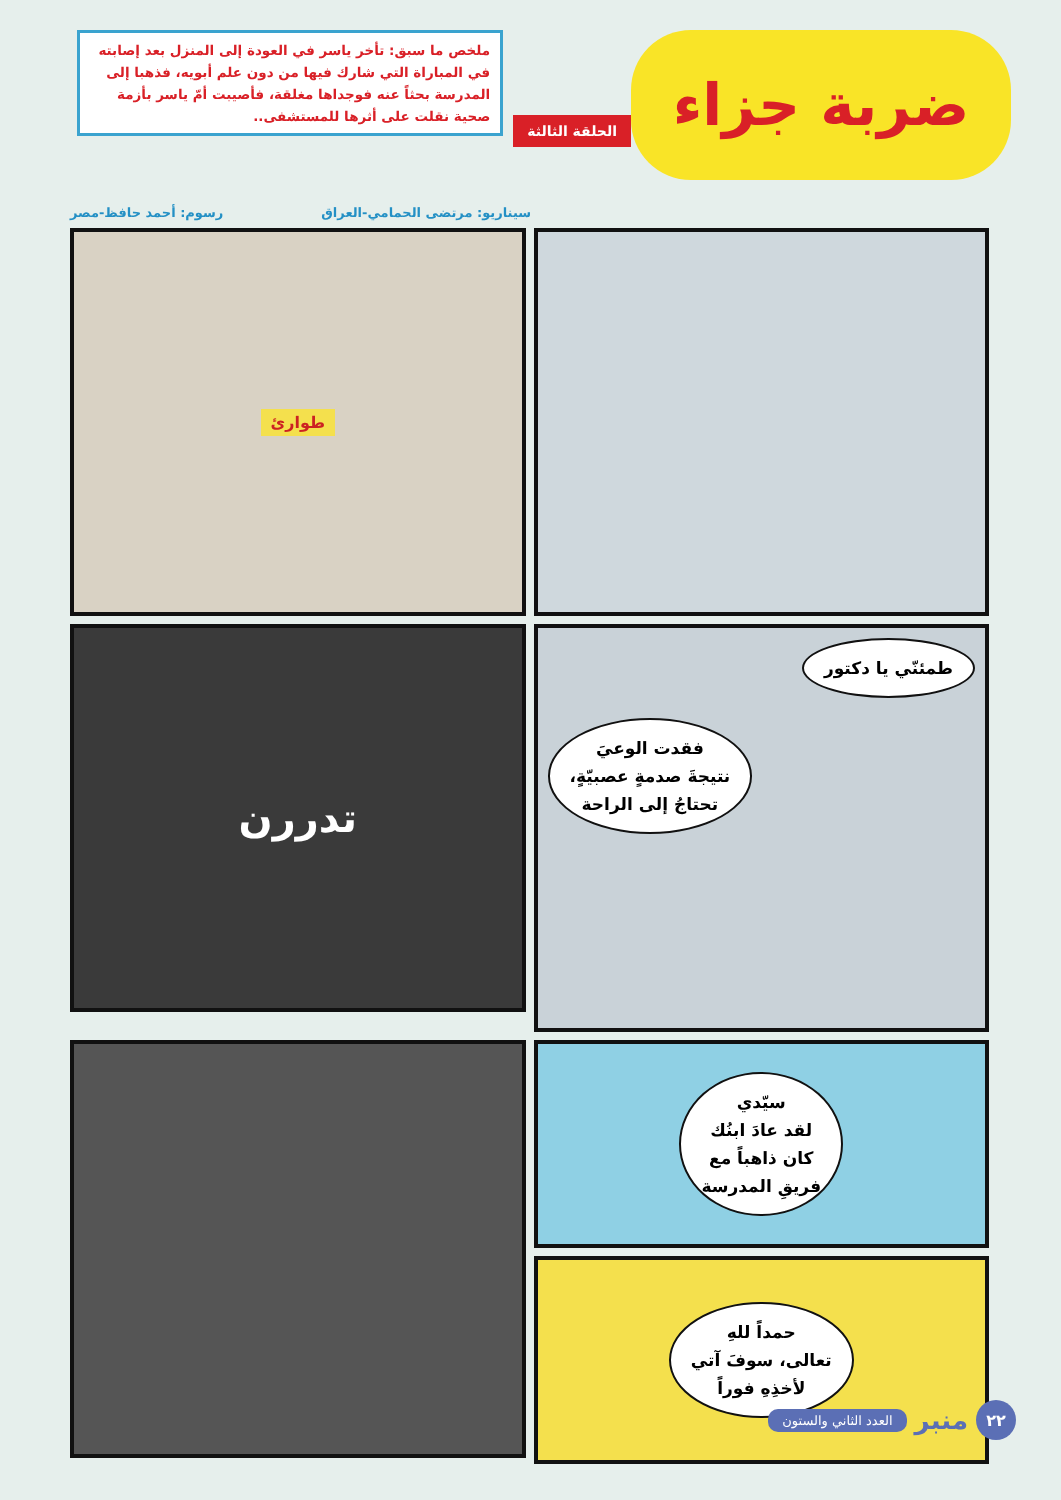ضربة جزاء
الحلقة الثالثة
ملخص ما سبق: تأخر ياسر في العودة إلى المنزل بعد إصابته في المباراة التي شارك فيها من دون علم أبويه، فذهبا إلى المدرسة بحثاً عنه فوجداها مغلقة، فأصيبت أمّ ياسر بأزمة صحية نقلت على أثرها للمستشفى..
سيناريو: مرتضى الحمامي-العراق رسوم: أحمد حافظ-مصر
طوارئ
طمئنّي يا دكتور
فقدت الوعيَ
نتيجةَ صدمةٍ عصبيّةٍ،
تحتاجُ إلى الراحة
تدررن
سيّدي
لقد عادَ ابنُك
كان ذاهباً مع
فريقِ المدرسة
حمداً للهِ
تعالى، سوفَ آتي
لأخذِهِ فوراً
٢٢
منبر
العدد الثاني والستون